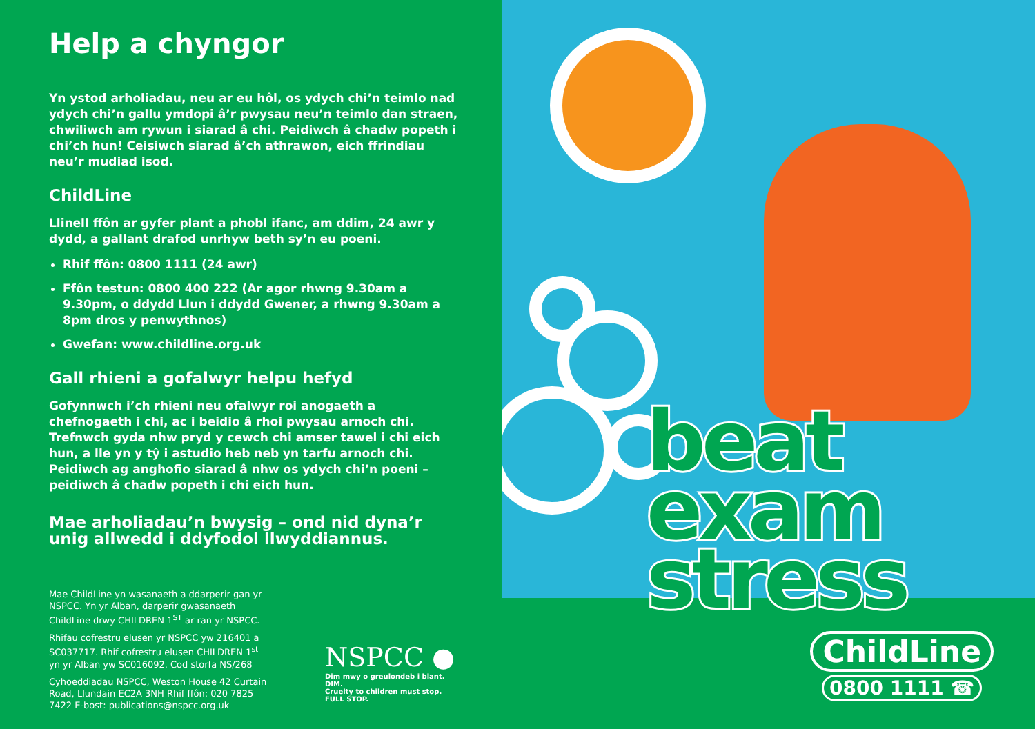Help a chyngor
Yn ystod arholiadau, neu ar eu hôl, os ydych chi’n teimlo nad ydych chi’n gallu ymdopi â’r pwysau neu’n teimlo dan straen, chwiliwch am rywun i siarad â chi. Peidiwch â chadw popeth i chi’ch hun! Ceisiwch siarad â’ch athrawon, eich ffrindiau neu’r mudiad isod.
ChildLine
Llinell ffôn ar gyfer plant a phobl ifanc, am ddim, 24 awr y dydd, a gallant drafod unrhyw beth sy’n eu poeni.
Rhif ffôn: 0800 1111 (24 awr)
Ffôn testun: 0800 400 222 (Ar agor rhwng 9.30am a 9.30pm, o ddydd Llun i ddydd Gwener, a rhwng 9.30am a 8pm dros y penwythnos)
Gwefan: www.childline.org.uk
Gall rhieni a gofalwyr helpu hefyd
Gofynnwch i’ch rhieni neu ofalwyr roi anogaeth a chefnogaeth i chi, ac i beidio â rhoi pwysau arnoch chi. Trefnwch gyda nhw pryd y cewch chi amser tawel i chi eich hun, a lle yn y tŷ i astudio heb neb yn tarfu arnoch chi. Peidiwch ag anghofio siarad â nhw os ydych chi’n poeni – peidiwch â chadw popeth i chi eich hun.
Mae arholiadau’n bwysig – ond nid dyna’r unig allwedd i ddyfodol llwyddiannus.
Mae ChildLine yn wasanaeth a ddarperir gan yr NSPCC. Yn yr Alban, darperir gwasanaeth ChildLine drwy CHILDREN 1<sup>ST</sup> ar ran yr NSPCC.
Rhifau cofrestru elusen yr NSPCC yw 216401 a SC037717. Rhif cofrestru elusen CHILDREN 1<sup>st</sup> yn yr Alban yw SC016092. Cod storfa NS/268
Cyhoeddiadau NSPCC, Weston House 42 Curtain Road, Llundain EC2A 3NH Rhif ffôn: 020 7825 7422 E-bost: publications@nspcc.org.uk
NSPCC ●
Dim mwy o greulondeb i blant. DIM.
Cruelty to children must stop. FULL STOP.
beat
exam
stress
ChildLine
0800 1111 ☎